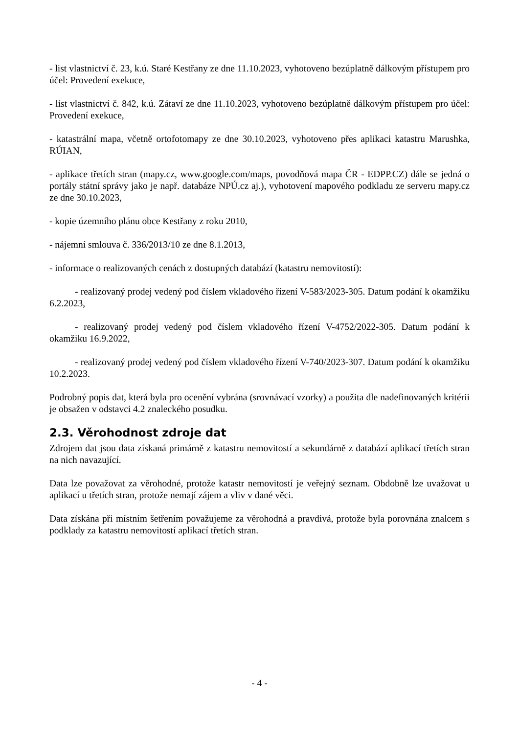- list vlastnictví č. 23, k.ú. Staré Kestřany ze dne 11.10.2023, vyhotoveno bezúplatně dálkovým přístupem pro účel: Provedení exekuce,
- list vlastnictví č. 842, k.ú. Zátaví ze dne 11.10.2023, vyhotoveno bezúplatně dálkovým přístupem pro účel: Provedení exekuce,
- katastrální mapa, včetně ortofotomapy ze dne 30.10.2023, vyhotoveno přes aplikaci katastru Marushka, RÚIAN,
- aplikace třetích stran (mapy.cz, www.google.com/maps, povodňová mapa ČR - EDPP.CZ) dále se jedná o portály státní správy jako je např. databáze NPÚ.cz aj.), vyhotovení mapového podkladu ze serveru mapy.cz ze dne 30.10.2023,
- kopie územního plánu obce Kestřany z roku 2010,
- nájemní smlouva č. 336/2013/10 ze dne 8.1.2013,
- informace o realizovaných cenách z dostupných databází (katastru nemovitostí):
- realizovaný prodej vedený pod číslem vkladového řízení V-583/2023-305. Datum podání k okamžiku 6.2.2023,
- realizovaný prodej vedený pod číslem vkladového řízení V-4752/2022-305. Datum podání k okamžiku 16.9.2022,
- realizovaný prodej vedený pod číslem vkladového řízení V-740/2023-307. Datum podání k okamžiku 10.2.2023.
Podrobný popis dat, která byla pro ocenění vybrána (srovnávací vzorky) a použita dle nadefinovaných kritérii je obsažen v odstavci 4.2 znaleckého posudku.
2.3. Věrohodnost zdroje dat
Zdrojem dat jsou data získaná primárně z katastru nemovitostí a sekundárně z databází aplikací třetích stran na nich navazující.
Data lze považovat za věrohodné, protože katastr nemovitostí je veřejný seznam. Obdobně lze uvažovat u aplikací u třetích stran, protože nemají zájem a vliv v dané věci.
Data získána při místním šetřením považujeme za věrohodná a pravdivá, protože byla porovnána znalcem s podklady za katastru nemovitostí aplikací třetích stran.
- 4 -